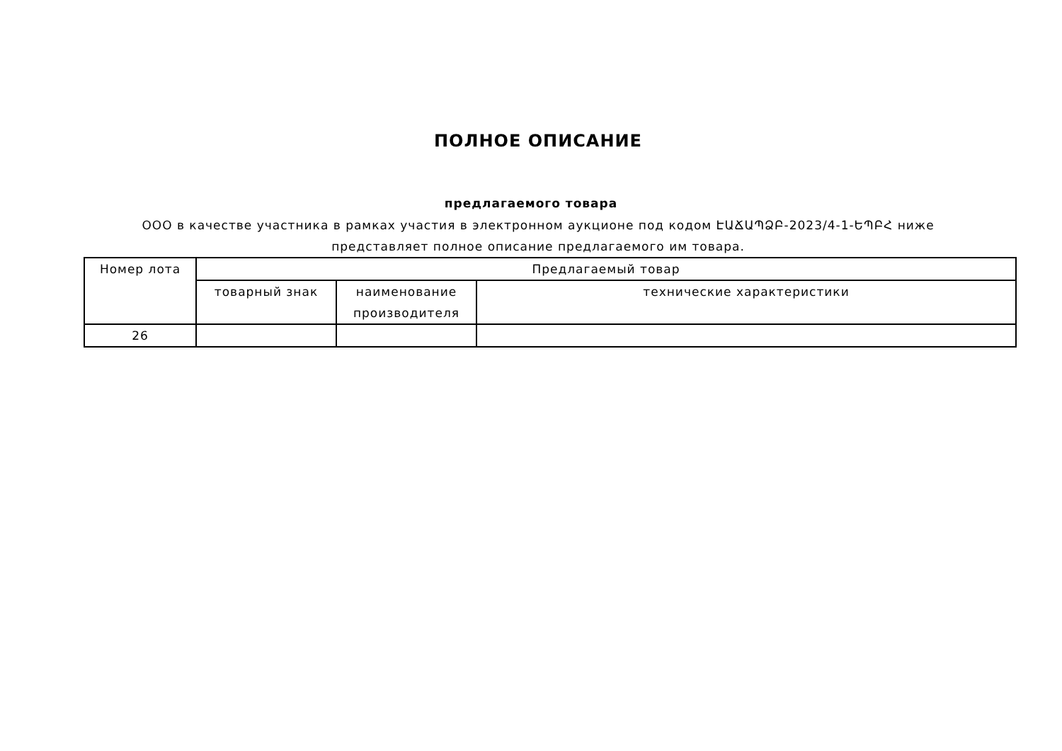ПОЛНОЕ ОПИСАНИЕ
предлагаемого товара
ООО в качестве участника в рамках участия в электронном аукционе под кодом ԷԱՃԱՊՁԲ-2023/4-1-ԵՊԲՀ ниже представляет полное описание предлагаемого им товара.
| Номер лота | Предлагаемый товар | | |
| --- | --- | --- | --- |
| | товарный знак | наименование производителя | технические характеристики |
| 26 | | | |